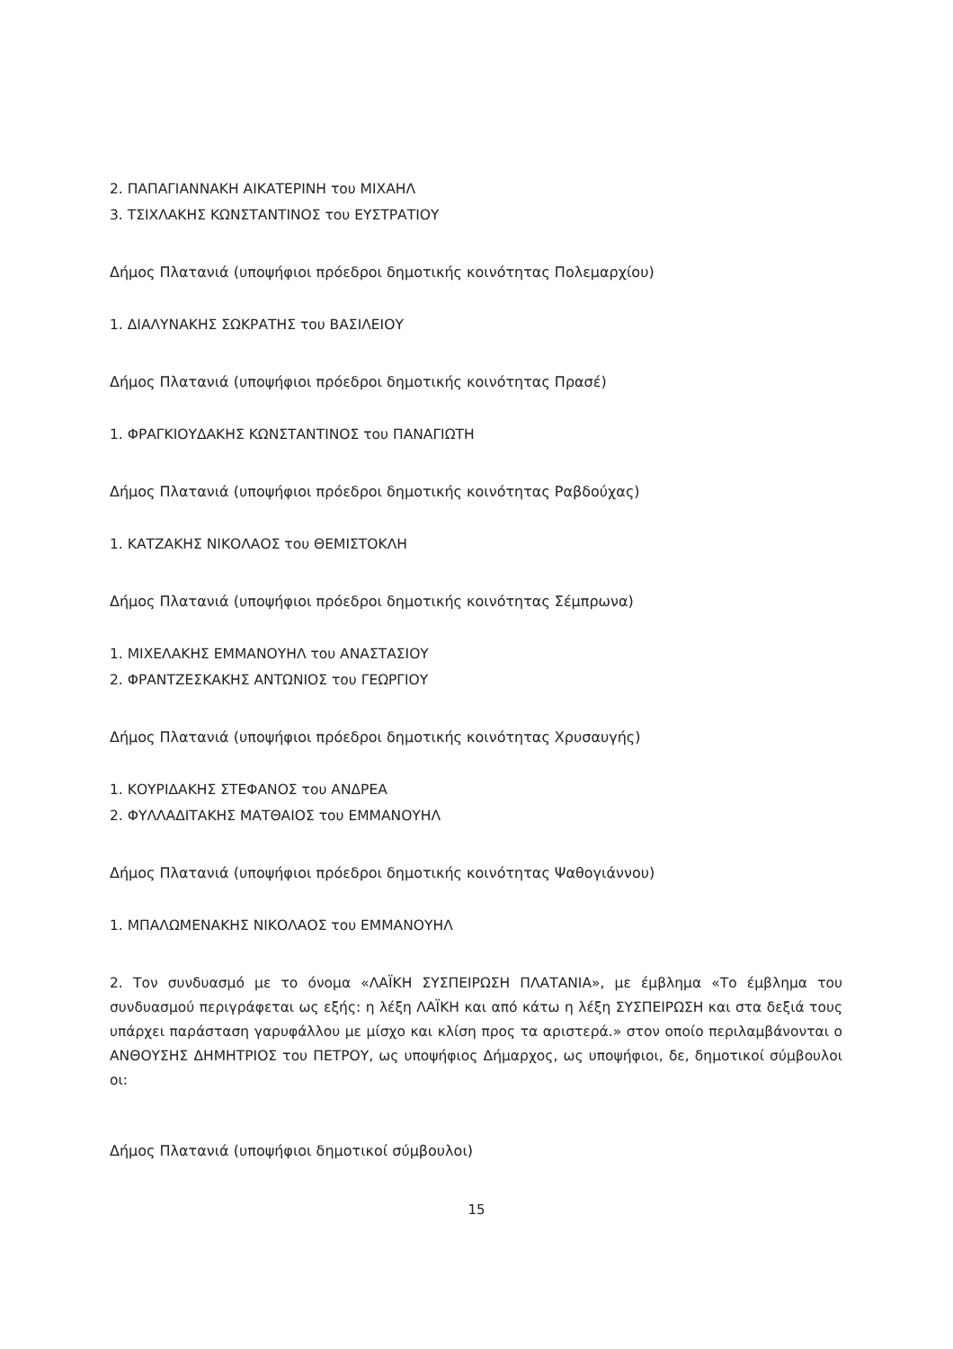2. ΠΑΠΑΓΙΑΝΝΑΚΗ ΑΙΚΑΤΕΡΙΝΗ του ΜΙΧΑΗΛ
3. ΤΣΙΧΛΑΚΗΣ ΚΩΝΣΤΑΝΤΙΝΟΣ του ΕΥΣΤΡΑΤΙΟΥ
Δήμος Πλατανιά (υποψήφιοι πρόεδροι δημοτικής κοινότητας Πολεμαρχίου)
1. ΔΙΑΛΥΝΑΚΗΣ ΣΩΚΡΑΤΗΣ του ΒΑΣΙΛΕΙΟΥ
Δήμος Πλατανιά (υποψήφιοι πρόεδροι δημοτικής κοινότητας Πρασέ)
1. ΦΡΑΓΚΙΟΥΔΑΚΗΣ ΚΩΝΣΤΑΝΤΙΝΟΣ του ΠΑΝΑΓΙΩΤΗ
Δήμος Πλατανιά (υποψήφιοι πρόεδροι δημοτικής κοινότητας Ραβδούχας)
1. ΚΑΤΖΑΚΗΣ ΝΙΚΟΛΑΟΣ του ΘΕΜΙΣΤΟΚΛΗ
Δήμος Πλατανιά (υποψήφιοι πρόεδροι δημοτικής κοινότητας Σέμπρωνα)
1. ΜΙΧΕΛΑΚΗΣ ΕΜΜΑΝΟΥΗΛ του ΑΝΑΣΤΑΣΙΟΥ
2. ΦΡΑΝΤΖΕΣΚΑΚΗΣ ΑΝΤΩΝΙΟΣ του ΓΕΩΡΓΙΟΥ
Δήμος Πλατανιά (υποψήφιοι πρόεδροι δημοτικής κοινότητας Χρυσαυγής)
1. ΚΟΥΡΙΔΑΚΗΣ ΣΤΕΦΑΝΟΣ του ΑΝΔΡΕΑ
2. ΦΥΛΛΑΔΙΤΑΚΗΣ ΜΑΤΘΑΙΟΣ του ΕΜΜΑΝΟΥΗΛ
Δήμος Πλατανιά (υποψήφιοι πρόεδροι δημοτικής κοινότητας Ψαθογιάννου)
1. ΜΠΑΛΩΜΕΝΑΚΗΣ ΝΙΚΟΛΑΟΣ του ΕΜΜΑΝΟΥΗΛ
2. Τον συνδυασμό με το όνομα «ΛΑΪΚΗ ΣΥΣΠΕΙΡΩΣΗ ΠΛΑΤΑΝΙΑ», με έμβλημα «Το έμβλημα του συνδυασμού περιγράφεται ως εξής: η λέξη ΛΑΪΚΗ και από κάτω η λέξη ΣΥΣΠΕΙΡΩΣΗ και στα δεξιά τους υπάρχει παράσταση γαρυφάλλου με μίσχο και κλίση προς τα αριστερά.» στον οποίο περιλαμβάνονται ο ΑΝΘΟΥΣΗΣ ΔΗΜΗΤΡΙΟΣ του ΠΕΤΡΟΥ, ως υποψήφιος Δήμαρχος, ως υποψήφιοι, δε, δημοτικοί σύμβουλοι οι:
Δήμος Πλατανιά (υποψήφιοι δημοτικοί σύμβουλοι)
15